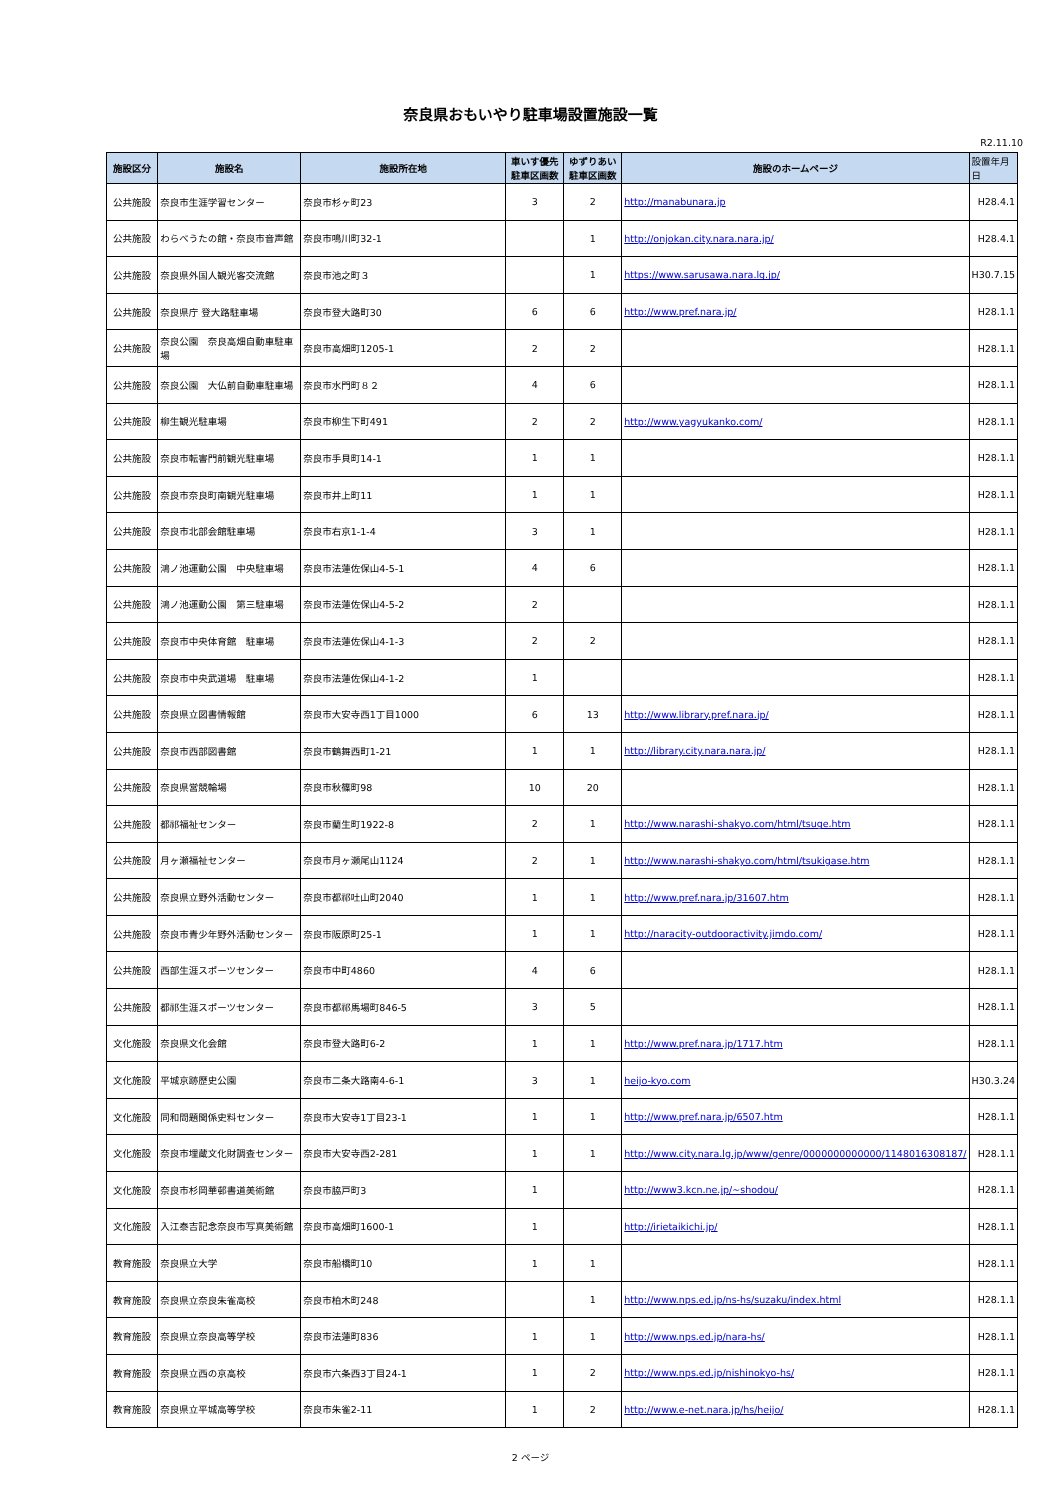奈良県おもいやり駐車場設置施設一覧
R2.11.10
| 施設区分 | 施設名 | 施設所在地 | 車いす優先駐車区画数 | ゆずりあい駐車区画数 | 施設のホームページ | 設置年月日 |
| --- | --- | --- | --- | --- | --- | --- |
| 公共施設 | 奈良市生涯学習センター | 奈良市杉ヶ町23 | 3 | 2 | http://manabunara.jp | H28.4.1 |
| 公共施設 | わらべうたの館・奈良市音声館 | 奈良市鳴川町32-1 | | 1 | http://onjokan.city.nara.nara.jp/ | H28.4.1 |
| 公共施設 | 奈良県外国人観光客交流館 | 奈良市池之町３ | | 1 | https://www.sarusawa.nara.lg.jp/ | H30.7.15 |
| 公共施設 | 奈良県庁 登大路駐車場 | 奈良市登大路町30 | 6 | 6 | http://www.pref.nara.jp/ | H28.1.1 |
| 公共施設 | 奈良公園 奈良高畑自動車駐車場 | 奈良市高畑町1205-1 | 2 | 2 | | H28.1.1 |
| 公共施設 | 奈良公園 大仏前自動車駐車場 | 奈良市水門町８２ | 4 | 6 | | H28.1.1 |
| 公共施設 | 柳生観光駐車場 | 奈良市柳生下町491 | 2 | 2 | http://www.yagyukanko.com/ | H28.1.1 |
| 公共施設 | 奈良市転害門前観光駐車場 | 奈良市手貝町14-1 | 1 | 1 | | H28.1.1 |
| 公共施設 | 奈良市奈良町南観光駐車場 | 奈良市井上町11 | 1 | 1 | | H28.1.1 |
| 公共施設 | 奈良市北部会館駐車場 | 奈良市右京1-1-4 | 3 | 1 | | H28.1.1 |
| 公共施設 | 鴻ノ池運動公園 中央駐車場 | 奈良市法蓮佐保山4-5-1 | 4 | 6 | | H28.1.1 |
| 公共施設 | 鴻ノ池運動公園 第三駐車場 | 奈良市法蓮佐保山4-5-2 | 2 | | | H28.1.1 |
| 公共施設 | 奈良市中央体育館 駐車場 | 奈良市法蓮佐保山4-1-3 | 2 | 2 | | H28.1.1 |
| 公共施設 | 奈良市中央武道場 駐車場 | 奈良市法蓮佐保山4-1-2 | 1 | | | H28.1.1 |
| 公共施設 | 奈良県立図書情報館 | 奈良市大安寺西1丁目1000 | 6 | 13 | http://www.library.pref.nara.jp/ | H28.1.1 |
| 公共施設 | 奈良市西部図書館 | 奈良市鶴舞西町1-21 | 1 | 1 | http://library.city.nara.nara.jp/ | H28.1.1 |
| 公共施設 | 奈良県営競輪場 | 奈良市秋篠町98 | 10 | 20 | | H28.1.1 |
| 公共施設 | 都祁福祉センター | 奈良市藺生町1922-8 | 2 | 1 | http://www.narashi-shakyo.com/html/tsuge.htm | H28.1.1 |
| 公共施設 | 月ヶ瀬福祉センター | 奈良市月ヶ瀬尾山1124 | 2 | 1 | http://www.narashi-shakyo.com/html/tsukigase.htm | H28.1.1 |
| 公共施設 | 奈良県立野外活動センター | 奈良市都祁吐山町2040 | 1 | 1 | http://www.pref.nara.jp/31607.htm | H28.1.1 |
| 公共施設 | 奈良市青少年野外活動センター | 奈良市阪原町25-1 | 1 | 1 | http://naracity-outdooractivity.jimdo.com/ | H28.1.1 |
| 公共施設 | 西部生涯スポーツセンター | 奈良市中町4860 | 4 | 6 | | H28.1.1 |
| 公共施設 | 都祁生涯スポーツセンター | 奈良市都祁馬場町846-5 | 3 | 5 | | H28.1.1 |
| 文化施設 | 奈良県文化会館 | 奈良市登大路町6-2 | 1 | 1 | http://www.pref.nara.jp/1717.htm | H28.1.1 |
| 文化施設 | 平城京跡歴史公園 | 奈良市二条大路南4-6-1 | 3 | 1 | heijo-kyo.com | H30.3.24 |
| 文化施設 | 同和問題関係史料センター | 奈良市大安寺1丁目23-1 | 1 | 1 | http://www.pref.nara.jp/6507.htm | H28.1.1 |
| 文化施設 | 奈良市埋蔵文化財調査センター | 奈良市大安寺西2-281 | 1 | 1 | http://www.city.nara.lg.jp/www/genre/0000000000000/1148016308187/ | H28.1.1 |
| 文化施設 | 奈良市杉岡華邨書道美術館 | 奈良市脇戸町3 | 1 | | http://www3.kcn.ne.jp/~shodou/ | H28.1.1 |
| 文化施設 | 入江泰吉記念奈良市写真美術館 | 奈良市高畑町1600-1 | 1 | | http://irietaikichi.jp/ | H28.1.1 |
| 教育施設 | 奈良県立大学 | 奈良市船橋町10 | 1 | 1 | | H28.1.1 |
| 教育施設 | 奈良県立奈良朱雀高校 | 奈良市柏木町248 | | 1 | http://www.nps.ed.jp/ns-hs/suzaku/index.html | H28.1.1 |
| 教育施設 | 奈良県立奈良高等学校 | 奈良市法蓮町836 | 1 | 1 | http://www.nps.ed.jp/nara-hs/ | H28.1.1 |
| 教育施設 | 奈良県立西の京高校 | 奈良市六条西3丁目24-1 | 1 | 2 | http://www.nps.ed.jp/nishinokyo-hs/ | H28.1.1 |
| 教育施設 | 奈良県立平城高等学校 | 奈良市朱雀2-11 | 1 | 2 | http://www.e-net.nara.jp/hs/heijo/ | H28.1.1 |
2 ページ